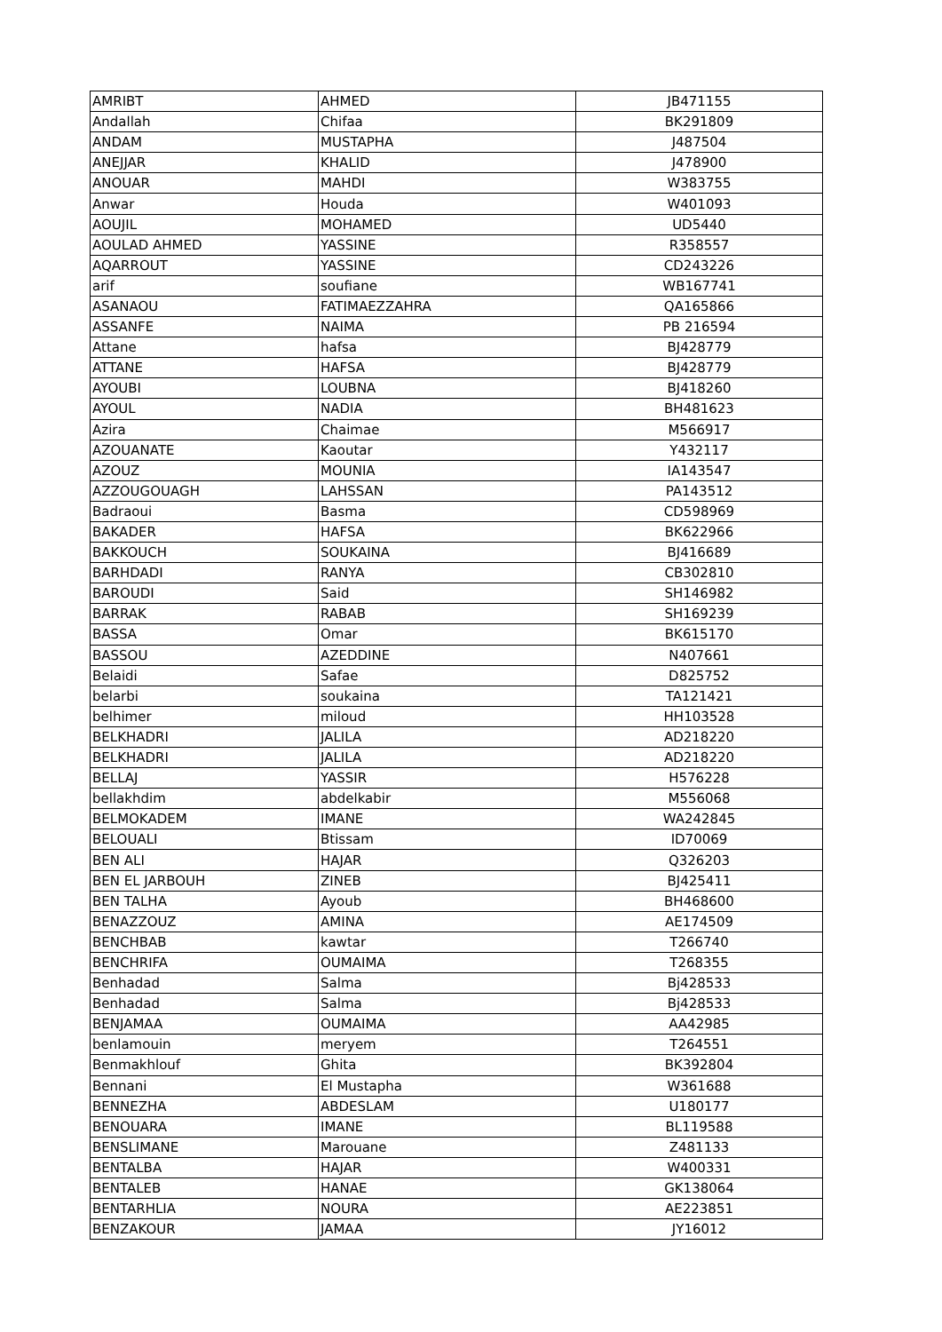| AMRIBT | AHMED | JB471155 |
| Andallah | Chifaa | BK291809 |
| ANDAM | MUSTAPHA | J487504 |
| ANEJJAR | KHALID | J478900 |
| ANOUAR | MAHDI | W383755 |
| Anwar | Houda | W401093 |
| AOUJIL | MOHAMED | UD5440 |
| AOULAD AHMED | YASSINE | R358557 |
| AQARROUT | YASSINE | CD243226 |
| arif | soufiane | WB167741 |
| ASANAOU | FATIMAEZZAHRA | QA165866 |
| ASSANFE | NAIMA | PB 216594 |
| Attane | hafsa | BJ428779 |
| ATTANE | HAFSA | BJ428779 |
| AYOUBI | LOUBNA | BJ418260 |
| AYOUL | NADIA | BH481623 |
| Azira | Chaimae | M566917 |
| AZOUANATE | Kaoutar | Y432117 |
| AZOUZ | MOUNIA | IA143547 |
| AZZOUGOUAGH | LAHSSAN | PA143512 |
| Badraoui | Basma | CD598969 |
| BAKADER | HAFSA | BK622966 |
| BAKKOUCH | SOUKAINA | BJ416689 |
| BARHDADI | RANYA | CB302810 |
| BAROUDI | Said | SH146982 |
| BARRAK | RABAB | SH169239 |
| BASSA | Omar | BK615170 |
| BASSOU | AZEDDINE | N407661 |
| Belaidi | Safae | D825752 |
| belarbi | soukaina | TA121421 |
| belhimer | miloud | HH103528 |
| BELKHADRI | JALILA | AD218220 |
| BELKHADRI | JALILA | AD218220 |
| BELLAJ | YASSIR | H576228 |
| bellakhdim | abdelkabir | M556068 |
| BELMOKADEM | IMANE | WA242845 |
| BELOUALI | Btissam | ID70069 |
| BEN ALI | HAJAR | Q326203 |
| BEN EL JARBOUH | ZINEB | BJ425411 |
| BEN TALHA | Ayoub | BH468600 |
| BENAZZOUZ | AMINA | AE174509 |
| BENCHBAB | kawtar | T266740 |
| BENCHRIFA | OUMAIMA | T268355 |
| Benhadad | Salma | Bj428533 |
| Benhadad | Salma | Bj428533 |
| BENJAMAA | OUMAIMA | AA42985 |
| benlamouin | meryem | T264551 |
| Benmakhlouf | Ghita | BK392804 |
| Bennani | El Mustapha | W361688 |
| BENNEZHA | ABDESLAM | U180177 |
| BENOUARA | IMANE | BL119588 |
| BENSLIMANE | Marouane | Z481133 |
| BENTALBA | HAJAR | W400331 |
| BENTALEB | HANAE | GK138064 |
| BENTARHLIA | NOURA | AE223851 |
| BENZAKOUR | JAMAA | JY16012 |